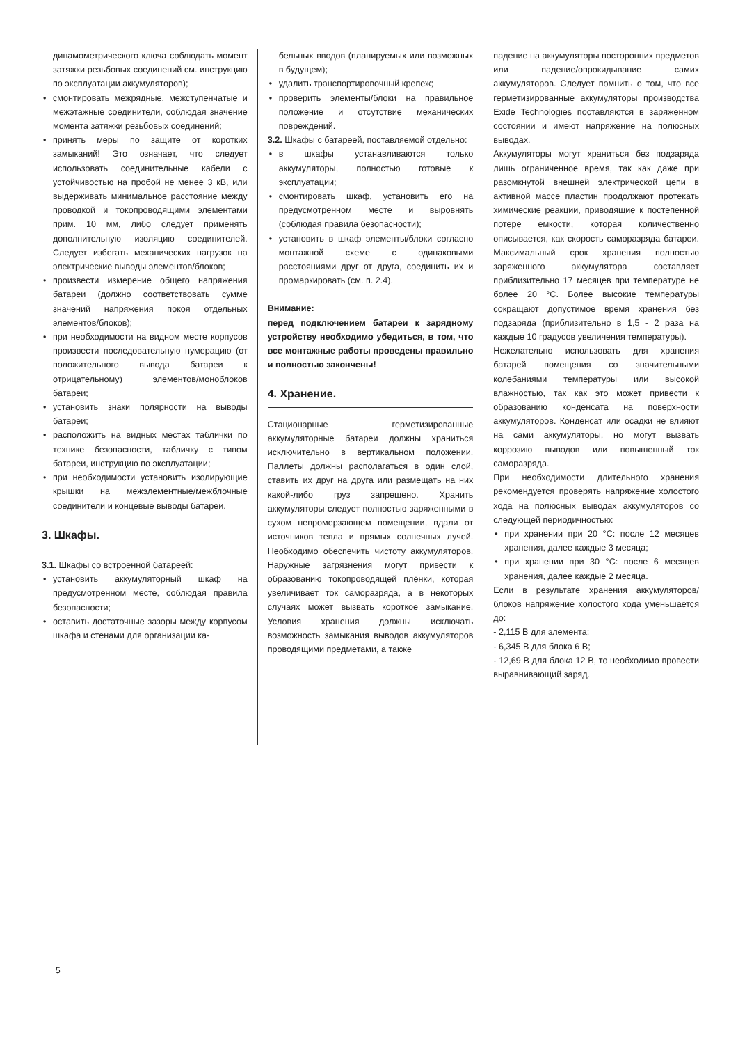динамометрического ключа соблюдать момент затяжки резьбовых соединений см. инструкцию по эксплуатации аккумуляторов);
• смонтировать межрядные, межступенчатые и межэтажные соединители, соблюдая значение момента затяжки резьбовых соединений;
• принять меры по защите от коротких замыканий! Это означает, что следует использовать соединительные кабели с устойчивостью на пробой не менее 3 кВ, или выдерживать минимальное расстояние между проводкой и токопроводящими элементами прим. 10 мм, либо следует применять дополнительную изоляцию соединителей. Следует избегать механических нагрузок на электрические выводы элементов/блоков;
• произвести измерение общего напряжения батареи (должно соответствовать сумме значений напряжения покоя отдельных элементов/блоков);
• при необходимости на видном месте корпусов произвести последовательную нумерацию (от положительного вывода батареи к отрицательному) элементов/моноблоков батареи;
• установить знаки полярности на выводы батареи;
• расположить на видных местах таблички по технике безопасности, табличку с типом батареи, инструкцию по эксплуатации;
• при необходимости установить изолирующие крышки на межэлементные/межблочные соединители и концевые выводы батареи.
3. Шкафы.
3.1. Шкафы со встроенной батареей:
• установить аккумуляторный шкаф на предусмотренном месте, соблюдая правила безопасности;
• оставить достаточные зазоры между корпусом шкафа и стенами для организации ка-
бельных вводов (планируемых или возможных в будущем);
• удалить транспортировочный крепеж;
• проверить элементы/блоки на правильное положение и отсутствие механических повреждений.
3.2. Шкафы с батареей, поставляемой отдельно:
• в шкафы устанавливаются только аккумуляторы, полностью готовые к эксплуатации;
• смонтировать шкаф, установить его на предусмотренном месте и выровнять (соблюдая правила безопасности);
• установить в шкаф элементы/блоки согласно монтажной схеме с одинаковыми расстояниями друг от друга, соединить их и промаркировать (см. п. 2.4).
Внимание:
перед подключением батареи к зарядному устройству необходимо убедиться, в том, что все монтажные работы проведены правильно и полностью закончены!
4. Хранение.
Стационарные герметизированные аккумуляторные батареи должны храниться исключительно в вертикальном положении. Паллеты должны располагаться в один слой, ставить их друг на друга или размещать на них какой-либо груз запрещено. Хранить аккумуляторы следует полностью заряженными в сухом непромерзающем помещении, вдали от источников тепла и прямых солнечных лучей. Необходимо обеспечить чистоту аккумуляторов. Наружные загрязнения могут привести к образованию токопроводящей плёнки, которая увеличивает ток саморазряда, а в некоторых случаях может вызвать короткое замыкание. Условия хранения должны исключать возможность замыкания выводов аккумуляторов проводящими предметами, а также
падение на аккумуляторы посторонних предметов или падение/опрокидывание самих аккумуляторов. Следует помнить о том, что все герметизированные аккумуляторы производства Exide Technologies поставляются в заряженном состоянии и имеют напряжение на полюсных выводах.
Аккумуляторы могут храниться без подзаряда лишь ограниченное время, так как даже при разомкнутой внешней электрической цепи в активной массе пластин продолжают протекать химические реакции, приводящие к постепенной потере емкости, которая количественно описывается, как скорость саморазряда батареи. Максимальный срок хранения полностью заряженного аккумулятора составляет приблизительно 17 месяцев при температуре не более 20 °C. Более высокие температуры сокращают допустимое время хранения без подзаряда (приблизительно в 1,5 - 2 раза на каждые 10 градусов увеличения температуры).
Нежелательно использовать для хранения батарей помещения со значительными колебаниями температуры или высокой влажностью, так как это может привести к образованию конденсата на поверхности аккумуляторов. Конденсат или осадки не влияют на сами аккумуляторы, но могут вызвать коррозию выводов или повышенный ток саморазряда.
При необходимости длительного хранения рекомендуется проверять напряжение холостого хода на полюсных выводах аккумуляторов со следующей периодичностью:
• при хранении при 20 °C: после 12 месяцев хранения, далее каждые 3 месяца;
• при хранении при 30 °C: после 6 месяцев хранения, далее каждые 2 месяца.
Если в результате хранения аккумуляторов/блоков напряжение холостого хода уменьшается до:
- 2,115 В для элемента;
- 6,345 В для блока 6 В;
- 12,69 В для блока 12 В, то необходимо провести выравнивающий заряд.
5